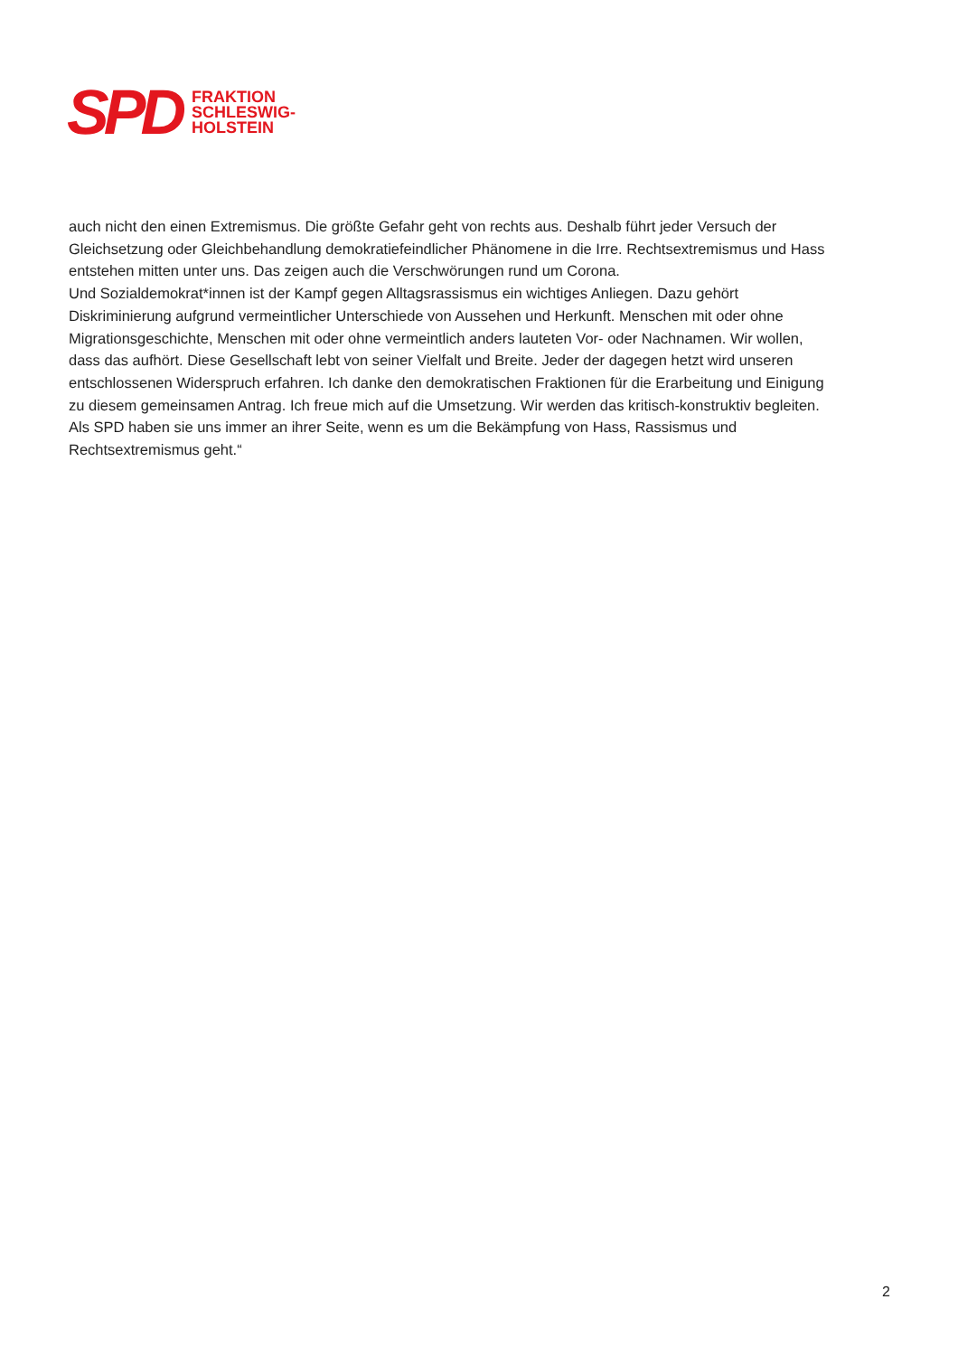SPD
FRAKTION
SCHLESWIG-
HOLSTEIN
auch nicht den einen Extremismus. Die größte Gefahr geht von rechts aus. Deshalb führt jeder Versuch der Gleichsetzung oder Gleichbehandlung demokratiefeindlicher Phänomene in die Irre. Rechtsextremismus und Hass entstehen mitten unter uns. Das zeigen auch die Verschwörungen rund um Corona.
Und Sozialdemokrat*innen ist der Kampf gegen Alltagsrassismus ein wichtiges Anliegen. Dazu gehört Diskriminierung aufgrund vermeintlicher Unterschiede von Aussehen und Herkunft. Menschen mit oder ohne Migrationsgeschichte, Menschen mit oder ohne vermeintlich anders lauteten Vor- oder Nachnamen. Wir wollen, dass das aufhört. Diese Gesellschaft lebt von seiner Vielfalt und Breite. Jeder der dagegen hetzt wird unseren entschlossenen Widerspruch erfahren. Ich danke den demokratischen Fraktionen für die Erarbeitung und Einigung zu diesem gemeinsamen Antrag. Ich freue mich auf die Umsetzung. Wir werden das kritisch-konstruktiv begleiten. Als SPD haben sie uns immer an ihrer Seite, wenn es um die Bekämpfung von Hass, Rassismus und Rechtsextremismus geht.“
2